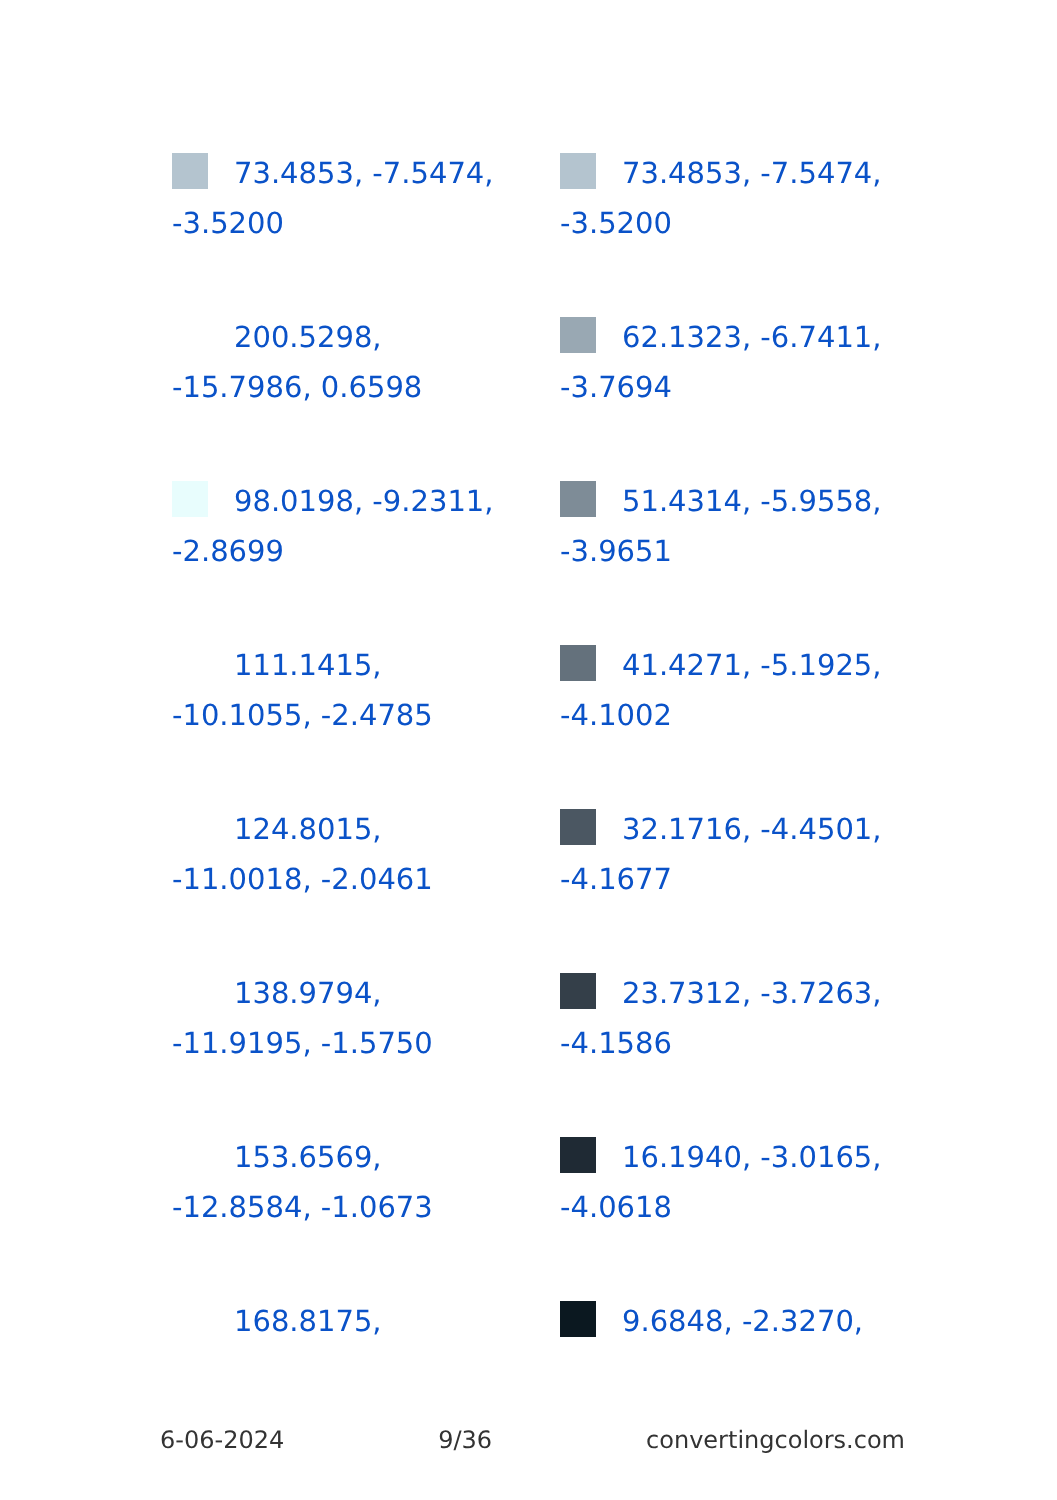73.4853, -7.5474,
-3.5200
73.4853, -7.5474,
-3.5200
200.5298,
-15.7986, 0.6598
62.1323, -6.7411,
-3.7694
98.0198, -9.2311,
-2.8699
51.4314, -5.9558,
-3.9651
111.1415,
-10.1055, -2.4785
41.4271, -5.1925,
-4.1002
124.8015,
-11.0018, -2.0461
32.1716, -4.4501,
-4.1677
138.9794,
-11.9195, -1.5750
23.7312, -3.7263,
-4.1586
153.6569,
-12.8584, -1.0673
16.1940, -3.0165,
-4.0618
168.8175,
9.6848, -2.3270,
6-06-2024 9/36 convertingcolors.com